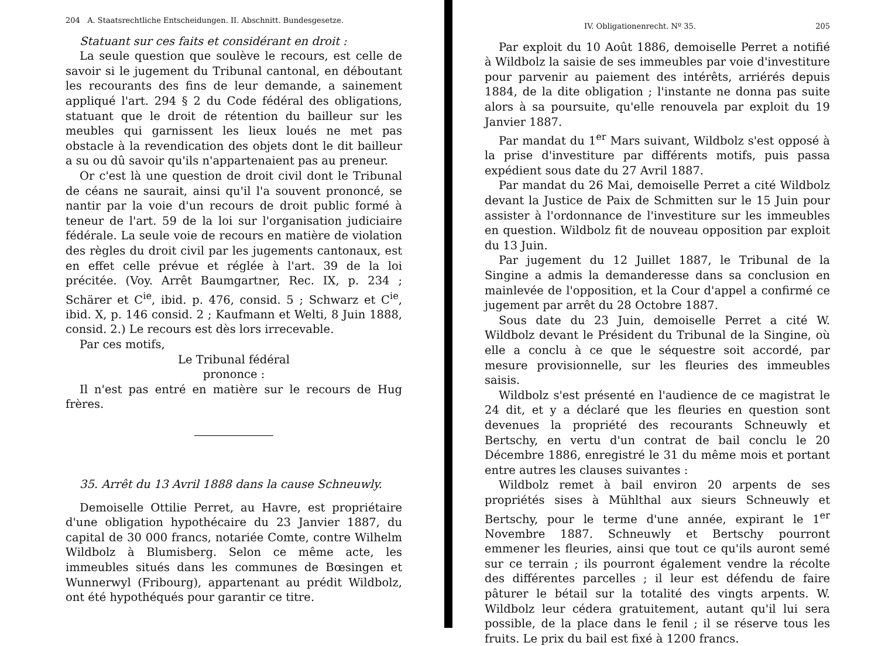204 A. Staatsrechtliche Entscheidungen. II. Abschnitt. Bundesgesetze.
Statuant sur ces faits et considérant en droit :
La seule question que soulève le recours, est celle de savoir si le jugement du Tribunal cantonal, en déboutant les recourants des fins de leur demande, a sainement appliqué l'art. 294 § 2 du Code fédéral des obligations, statuant que le droit de rétention du bailleur sur les meubles qui garnissent les lieux loués ne met pas obstacle à la revendication des objets dont le dit bailleur a su ou dû savoir qu'ils n'appartenaient pas au preneur.
Or c'est là une question de droit civil dont le Tribunal de céans ne saurait, ainsi qu'il l'a souvent prononcé, se nantir par la voie d'un recours de droit public formé à teneur de l'art. 59 de la loi sur l'organisation judiciaire fédérale. La seule voie de recours en matière de violation des règles du droit civil par les jugements cantonaux, est en effet celle prévue et réglée à l'art. 39 de la loi précitée. (Voy. Arrêt Baumgartner, Rec. IX, p. 234 ; Schärer et C<sup>ie</sup>, ibid. p. 476, consid. 5 ; Schwarz et C<sup>ie</sup>, ibid. X, p. 146 consid. 2 ; Kaufmann et Welti, 8 Juin 1888, consid. 2.) Le recours est dès lors irrecevable.
Par ces motifs,
Le Tribunal fédéral
prononce :
Il n'est pas entré en matière sur le recours de Hug frères.
35. Arrêt du 13 Avril 1888 dans la cause Schneuwly.
Demoiselle Ottilie Perret, au Havre, est propriétaire d'une obligation hypothécaire du 23 Janvier 1887, du capital de 30 000 francs, notariée Comte, contre Wilhelm Wildbolz à Blumisberg. Selon ce même acte, les immeubles situés dans les communes de Bœsingen et Wunnerwyl (Fribourg), appartenant au prédit Wildbolz, ont été hypothéqués pour garantir ce titre.
IV. Obligationenrecht. Nº 35. 205
Par exploit du 10 Août 1886, demoiselle Perret a notifié à Wildbolz la saisie de ses immeubles par voie d'investiture pour parvenir au paiement des intérêts, arriérés depuis 1884, de la dite obligation ; l'instante ne donna pas suite alors à sa poursuite, qu'elle renouvela par exploit du 19 Janvier 1887.
Par mandat du 1<sup>er</sup> Mars suivant, Wildbolz s'est opposé à la prise d'investiture par différents motifs, puis passa expédient sous date du 27 Avril 1887.
Par mandat du 26 Mai, demoiselle Perret a cité Wildbolz devant la Justice de Paix de Schmitten sur le 15 Juin pour assister à l'ordonnance de l'investiture sur les immeubles en question. Wildbolz fit de nouveau opposition par exploit du 13 Juin.
Par jugement du 12 Juillet 1887, le Tribunal de la Singine a admis la demanderesse dans sa conclusion en mainlevée de l'opposition, et la Cour d'appel a confirmé ce jugement par arrêt du 28 Octobre 1887.
Sous date du 23 Juin, demoiselle Perret a cité W. Wildbolz devant le Président du Tribunal de la Singine, où elle a conclu à ce que le séquestre soit accordé, par mesure provisionnelle, sur les fleuries des immeubles saisis.
Wildbolz s'est présenté en l'audience de ce magistrat le 24 dit, et y a déclaré que les fleuries en question sont devenues la propriété des recourants Schneuwly et Bertschy, en vertu d'un contrat de bail conclu le 20 Décembre 1886, enregistré le 31 du même mois et portant entre autres les clauses suivantes :
Wildbolz remet à bail environ 20 arpents de ses propriétés sises à Mühlthal aux sieurs Schneuwly et Bertschy, pour le terme d'une année, expirant le 1<sup>er</sup> Novembre 1887. Schneuwly et Bertschy pourront emmener les fleuries, ainsi que tout ce qu'ils auront semé sur ce terrain ; ils pourront également vendre la récolte des différentes parcelles ; il leur est défendu de faire pâturer le bétail sur la totalité des vingts arpents. W. Wildbolz leur cédera gratuitement, autant qu'il lui sera possible, de la place dans le fenil ; il se réserve tous les fruits. Le prix du bail est fixé à 1200 francs.